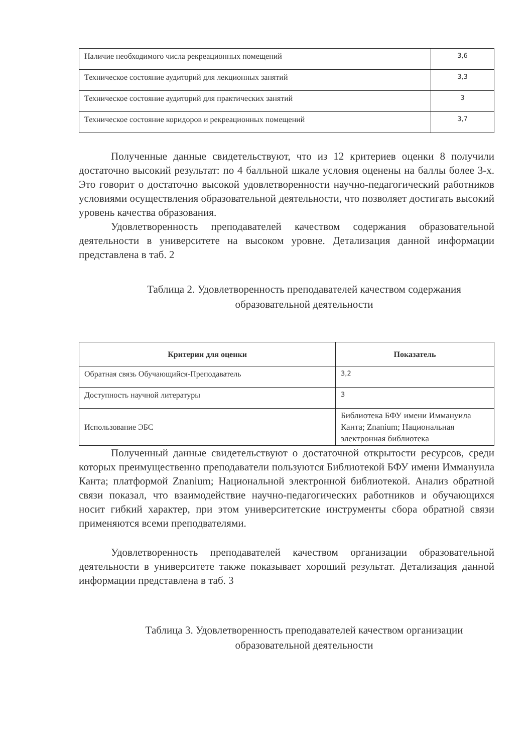| Наличие необходимого числа рекреационных помещений | 3,6 |
| Техническое состояние аудиторий для лекционных занятий | 3,3 |
| Техническое состояние аудиторий для практических занятий | 3 |
| Техническое состояние коридоров и рекреационных помещений | 3,7 |
Полученные данные свидетельствуют, что из 12 критериев оценки 8 получили достаточно высокий результат: по 4 балльной шкале условия оценены на баллы более 3-х. Это говорит о достаточно высокой удовлетворенности научно-педагогический работников условиями осуществления образовательной деятельности, что позволяет достигать высокий уровень качества образования.
Удовлетворенность преподавателей качеством содержания образовательной деятельности в университете на высоком уровне. Детализация данной информации представлена в таб. 2
Таблица 2. Удовлетворенность преподавателей качеством содержания
образовательной деятельности
| Критерии для оценки | Показатель |
| --- | --- |
| Обратная связь Обучающийся-Преподаватель | 3,2 |
| Доступность научной литературы | 3 |
| Использование ЭБС | Библиотека БФУ имени Иммануила Канта; Znanium; Национальная электронная библиотека |
Полученный данные свидетельствуют о достаточной открытости ресурсов, среди которых преимущественно преподаватели пользуются Библиотекой БФУ имени Иммануила Канта; платформой Znanium; Национальной электронной библиотекой. Анализ обратной связи показал, что взаимодействие научно-педагогических работников и обучающихся носит гибкий характер, при этом университетские инструменты сбора обратной связи применяются всеми преподвателями.
Удовлетворенность преподавателей качеством организации образовательной деятельности в университете также показывает хороший результат. Детализация данной информации представлена в таб. 3
Таблица 3. Удовлетворенность преподавателей качеством организации
образовательной деятельности